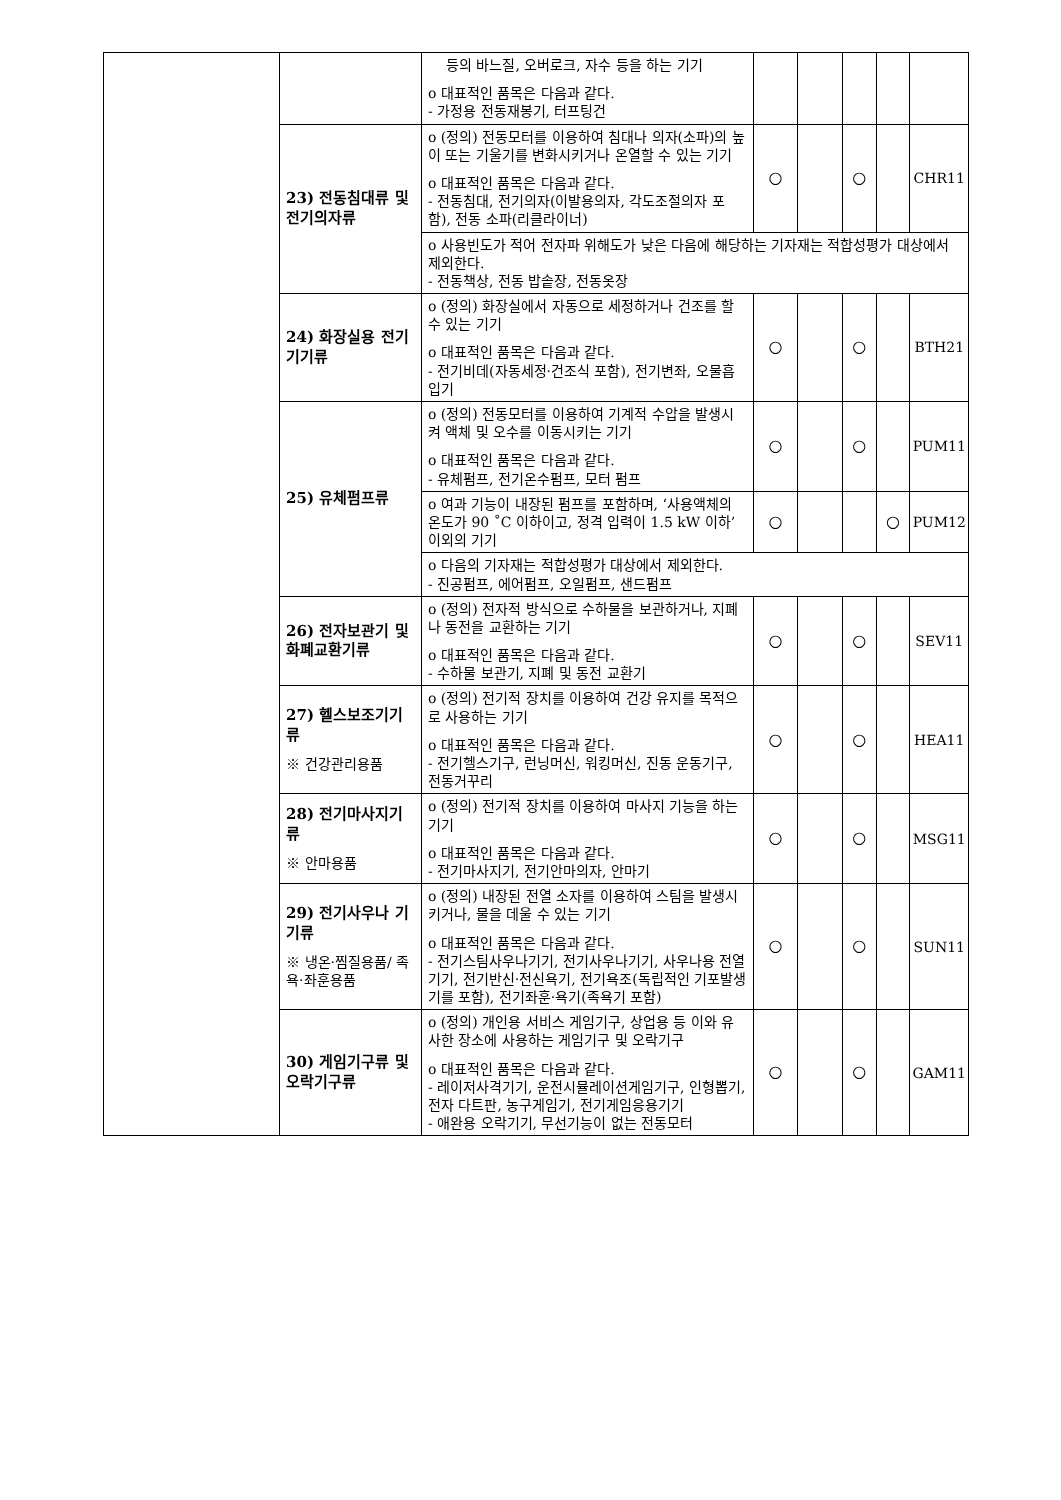| | | 등의 바느질, 오버로크, 자수 등을 하는 기기 o 대표적인 품목은 다음과 같다. - 가정용 전동재봉기, 터프팅건 | | | | | |
| | 23) 전동침대류 및 전기의자류 | o (정의) 전동모터를 이용하여 침대나 의자(소파)의 높이 또는 기울기를 변화시키거나 온열할 수 있는 기기 o 대표적인 품목은 다음과 같다. - 전동침대, 전기의자(이발용의자, 각도조절의자 포함), 전동 소파(리클라이너) | ○ | | ○ | | CHR11 |
| | | o 사용빈도가 적어 전자파 위해도가 낮은 다음에 해당하는 기자재는 적합성평가 대상에서 제외한다. - 전동책상, 전동 밥솥장, 전동옷장 | | | | | |
| | 24) 화장실용 전기기기류 | o (정의) 화장실에서 자동으로 세정하거나 건조를 할 수 있는 기기 o 대표적인 품목은 다음과 같다. - 전기비데(자동세정·건조식 포함), 전기변좌, 오물흡입기 | ○ | | ○ | | BTH21 |
| | 25) 유체펌프류 | o (정의) 전동모터를 이용하여 기계적 수압을 발생시켜 액체 및 오수를 이동시키는 기기 o 대표적인 품목은 다음과 같다. - 유체펌프, 전기온수펌프, 모터 펌프 | ○ | | ○ | | PUM11 |
| | | o 여과 기능이 내장된 펌프를 포함하며, ‘사용액체의 온도가 90 ˚C 이하이고, 정격 입력이 1.5 kW 이하’ 이외의 기기 | ○ | | | ○ | PUM12 |
| | | o 다음의 기자재는 적합성평가 대상에서 제외한다. - 진공펌프, 에어펌프, 오일펌프, 샌드펌프 | | | | | |
| | 26) 전자보관기 및 화폐교환기류 | o (정의) 전자적 방식으로 수하물을 보관하거나, 지폐나 동전을 교환하는 기기 o 대표적인 품목은 다음과 같다. - 수하물 보관기, 지폐 및 동전 교환기 | ○ | | ○ | | SEV11 |
| | 27) 헬스보조기기류 ※ 건강관리용품 | o (정의) 전기적 장치를 이용하여 건강 유지를 목적으로 사용하는 기기 o 대표적인 품목은 다음과 같다. - 전기헬스기구, 런닝머신, 워킹머신, 진동 운동기구, 전동거꾸리 | ○ | | ○ | | HEA11 |
| | 28) 전기마사지기류 ※ 안마용품 | o (정의) 전기적 장치를 이용하여 마사지 기능을 하는 기기 o 대표적인 품목은 다음과 같다. - 전기마사지기, 전기안마의자, 안마기 | ○ | | ○ | | MSG11 |
| | 29) 전기사우나 기기류 ※ 냉온·찜질용품/ 족욕·좌훈용품 | o (정의) 내장된 전열 소자를 이용하여 스팀을 발생시키거나, 물을 데울 수 있는 기기 o 대표적인 품목은 다음과 같다. - 전기스팀사우나기기, 전기사우나기기, 사우나용 전열기기, 전기반신·전신욕기, 전기욕조(독립적인 기포발생기를 포함), 전기좌훈·욕기(족욕기 포함) | ○ | | ○ | | SUN11 |
| | 30) 게임기구류 및 오락기구류 | o (정의) 개인용 서비스 게임기구, 상업용 등 이와 유사한 장소에 사용하는 게임기구 및 오락기구 o 대표적인 품목은 다음과 같다. - 레이저사격기기, 운전시뮬레이션게임기구, 인형뽑기, 전자 다트판, 농구게임기, 전기게임응용기기 - 애완용 오락기기, 무선기능이 없는 전동모터 | ○ | | ○ | | GAM11 |